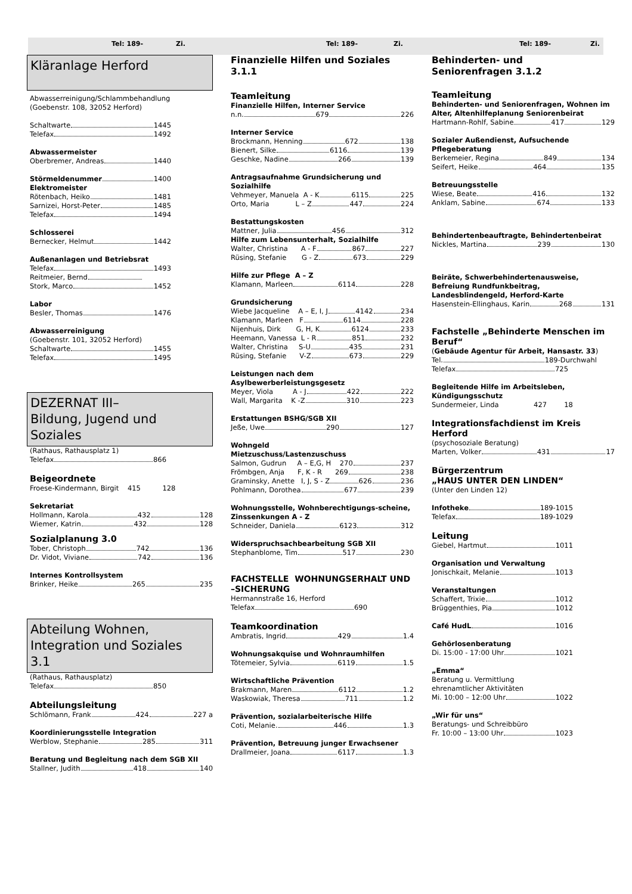Tel: 189- Zi. Tel: 189- Zi. Tel: 189- Zi.
Kläranlage Herford
Abwasserreinigung/Schlammbehandlung
(Goebenstr. 108, 32052 Herford)
Schaltwarte 1445
Telefax 1492
Abwassermeister
Oberbremer, Andreas 1440
Störmeldenummer 1400
Elektromeister
Rötenbach, Heiko 1481
Sarnizei, Horst-Peter 1485
Telefax 1494
Schlosserei
Bernecker, Helmut 1442
Außenanlagen und Betriebsrat
Telefax 1493
Reitmeier, Bernd
Stork, Marco 1452
Labor
Besler, Thomas 1476
Abwasserreinigung
(Goebenstr. 101, 32052 Herford)
Schaltwarte 1455
Telefax 1495
DEZERNAT III–
Bildung, Jugend und
Soziales
(Rathaus, Rathausplatz 1)
Telefax 866
Beigeordnete
Froese-Kindermann, Birgit 415 128
Sekretariat
Hollmann, Karola 432 128
Wiemer, Katrin 432 128
Sozialplanung 3.0
Tober, Christoph 742 136
Dr. Vidot, Viviane 742 136
Internes Kontrollsystem
Brinker, Heike 265 235
Abteilung Wohnen,
Integration und Soziales
3.1
(Rathaus, Rathausplatz)
Telefax 850
Abteilungsleitung
Schlömann, Frank 424 227 a
Koordinierungsstelle Integration
Werblow, Stephanie 285 311
Beratung und Begleitung nach dem SGB XII
Stallner, Judith 418 140
Finanzielle Hilfen und Soziales
3.1.1
Teamleitung
Finanzielle Hilfen, Interner Service
n.n. 679 226
Interner Service
Brockmann, Henning 672 138
Bienert, Silke 6116 139
Geschke, Nadine 266 139
Antragsaufnahme Grundsicherung und Sozialhilfe
Vehmeyer, Manuela A - K 6115 225
Orto, Maria L – Z 447 224
Bestattungskosten
Mattner, Julia 456 312
Hilfe zum Lebensunterhalt, Sozialhilfe
Walter, Christina A - F 867 227
Rüsing, Stefanie G - Z 673 229
Hilfe zur Pflege A – Z
Klamann, Marleen 6114 228
Grundsicherung
Wiebe Jacqueline A – E, I, J 4142 234
Klamann, Marleen F 6114 228
Nijenhuis, Dirk G, H, K 6124 233
Heemann, Vanessa L - R 851 232
Walter, Christina S-U 435 231
Rüsing, Stefanie V-Z 673 229
Leistungen nach dem Asylbewerberleistungsgesetz
Meyer, Viola A - J 422 222
Wall, Margarita K -Z 310 223
Erstattungen BSHG/SGB XII
Jeße, Uwe 290 127
Wohngeld
Mietzuschuss/Lastenzuschuss
Salmon, Gudrun A – E,G, H 270 237
Frömbgen, Anja F, K - R 269 238
Graminsky, Anette I, J, S - Z 626 236
Pohlmann, Dorothea 677 239
Wohnungsstelle, Wohnberechtigungs-scheine, Zinssenkungen A - Z
Schneider, Daniela 6123 312
Widerspruchsachbearbeitung SGB XII
Stephanblome, Tim 517 230
FACHSTELLE WOHNUNGSERHALT UND –SICHERUNG
Hermannstraße 16, Herford
Telefax 690
Teamkoordination
Ambratis, Ingrid 429 1.4
Wohnungsakquise und Wohnraumhilfen
Tötemeier, Sylvia 6119 1.5
Wirtschaftliche Prävention
Brakmann, Maren 6112 1.2
Waskowiak, Theresa 711 1.2
Prävention, sozialarbeiterische Hilfe
Coti, Melanie. 446 1.3
Prävention, Betreuung junger Erwachsener
Drallmeier, Joana 6117 1.3
Behinderten- und
Seniorenfragen 3.1.2
Teamleitung
Behinderten- und Seniorenfragen, Wohnen im Alter, Altenhilfeplanung Seniorenbeirat
Hartmann-Rohlf, Sabine 417 129
Sozialer Außendienst, Aufsuchende Pflegeberatung
Berkemeier, Regina 849 134
Seifert, Heike 464 135
Betreuungsstelle
Wiese, Beate 416 132
Anklam, Sabine 674 133
Behindertenbeauftragte, Behindertenbeirat
Nickles, Martina 239 130
Beiräte, Schwerbehindertenausweise, Befreiung Rundfunkbeitrag, Landesblindengeld, Herford-Karte
Hasenstein-Ellinghaus, Karin 268 131
Fachstelle „Behinderte Menschen im Beruf“
(Gebäude Agentur für Arbeit, Hansastr. 33)
Tel. 189-Durchwahl
Telefax 725
Begleitende Hilfe im Arbeitsleben, Kündigungsschutz
Sundermeier, Linda 427 18
Integrationsfachdienst im Kreis Herford
(psychosoziale Beratung)
Marten, Volker 431 17
Bürgerzentrum
„HAUS UNTER DEN LINDEN“
(Unter den Linden 12)
Infotheke 189-1015
Telefax 189-1029
Leitung
Giebel, Hartmut 1011
Organisation und Verwaltung
Jonischkait, Melanie 1013
Veranstaltungen
Schaffert, Trixie 1012
Brüggenthies, Pia 1012
Café HudL 1016
Gehörlosenberatung
Di. 15:00 - 17:00 Uhr 1021
„Emma“
Beratung u. Vermittlung
ehrenamtlicher Aktivitäten
Mi. 10:00 – 12:00 Uhr 1022
„Wir für uns“
Beratungs- und Schreibbüro
Fr. 10:00 – 13:00 Uhr 1023